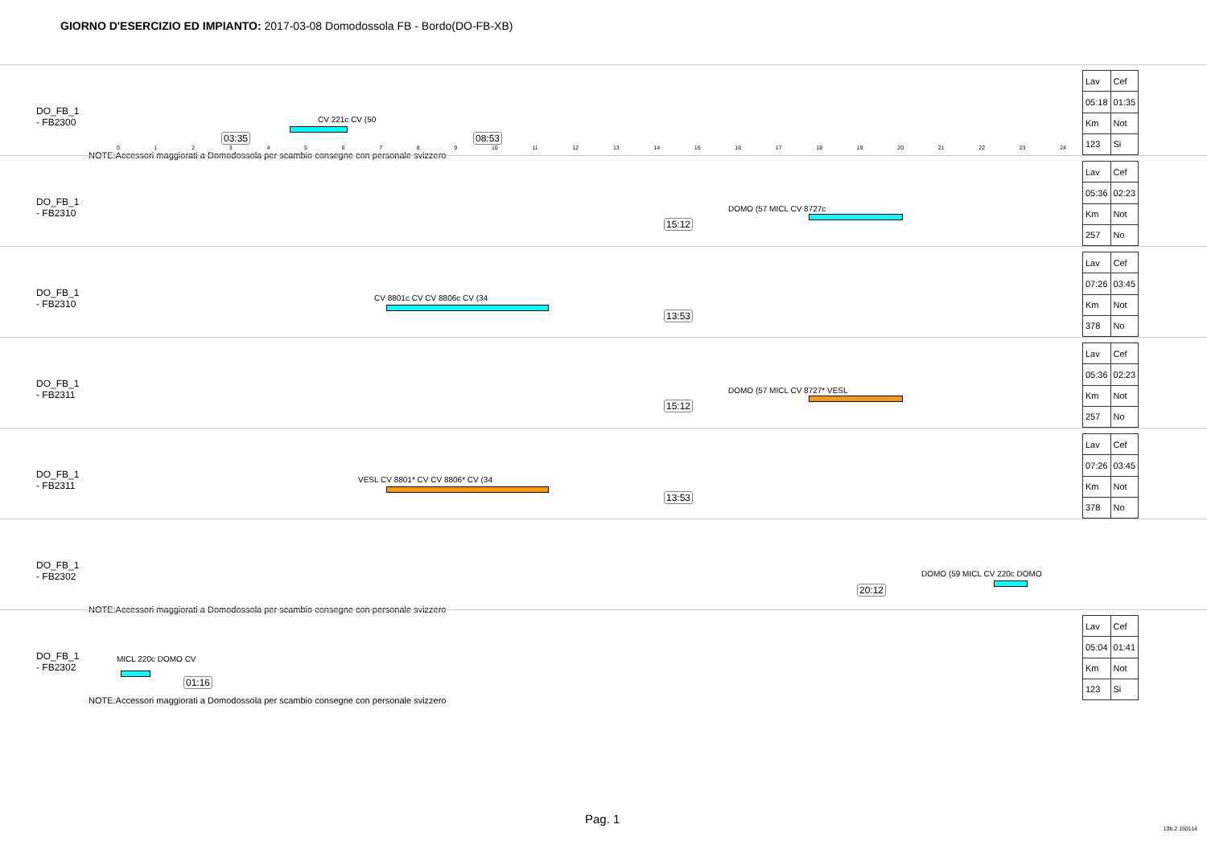GIORNO D'ESERCIZIO ED IMPIANTO: 2017-03-08 Domodossola FB - Bordo(DO-FB-XB)
DO_FB_1
- FB2300
CV 221c CV (50
03:35 08:53
0123456789 10 11 12 13 14 15 16 17 18 19 20 21 22 23 24
| Lav | Cef |
| 05:18 | 01:35 |
| Km | Not |
| 123 | Si |
NOTE:Accessori maggiorati a Domodossola per scambio consegne con personale svizzero
DO_FB_1
- FB2310
DOMO (57 MICL CV 8727c
15:12
| Lav | Cef |
| 05:36 | 02:23 |
| Km | Not |
| 257 | No |
DO_FB_1
- FB2310
CV 8801c CV CV 8806c CV (34
13:53
| Lav | Cef |
| 07:26 | 03:45 |
| Km | Not |
| 378 | No |
DO_FB_1
- FB2311
DOMO (57 MICL CV 8727* VESL
15:12
| Lav | Cef |
| 05:36 | 02:23 |
| Km | Not |
| 257 | No |
DO_FB_1
- FB2311
VESL CV 8801* CV CV 8806* CV (34
13:53
| Lav | Cef |
| 07:26 | 03:45 |
| Km | Not |
| 378 | No |
DO_FB_1
- FB2302
DOMO (59 MICL CV 220c DOMO
20:12
NOTE:Accessori maggiorati a Domodossola per scambio consegne con personale svizzero
DO_FB_1
- FB2302
MICL 220c DOMO CV
01:16
| Lav | Cef |
| 05:04 | 01:41 |
| Km | Not |
| 123 | Si |
NOTE:Accessori maggiorati a Domodossola per scambio consegne con personale svizzero
Pag. 1
13b.2.150114